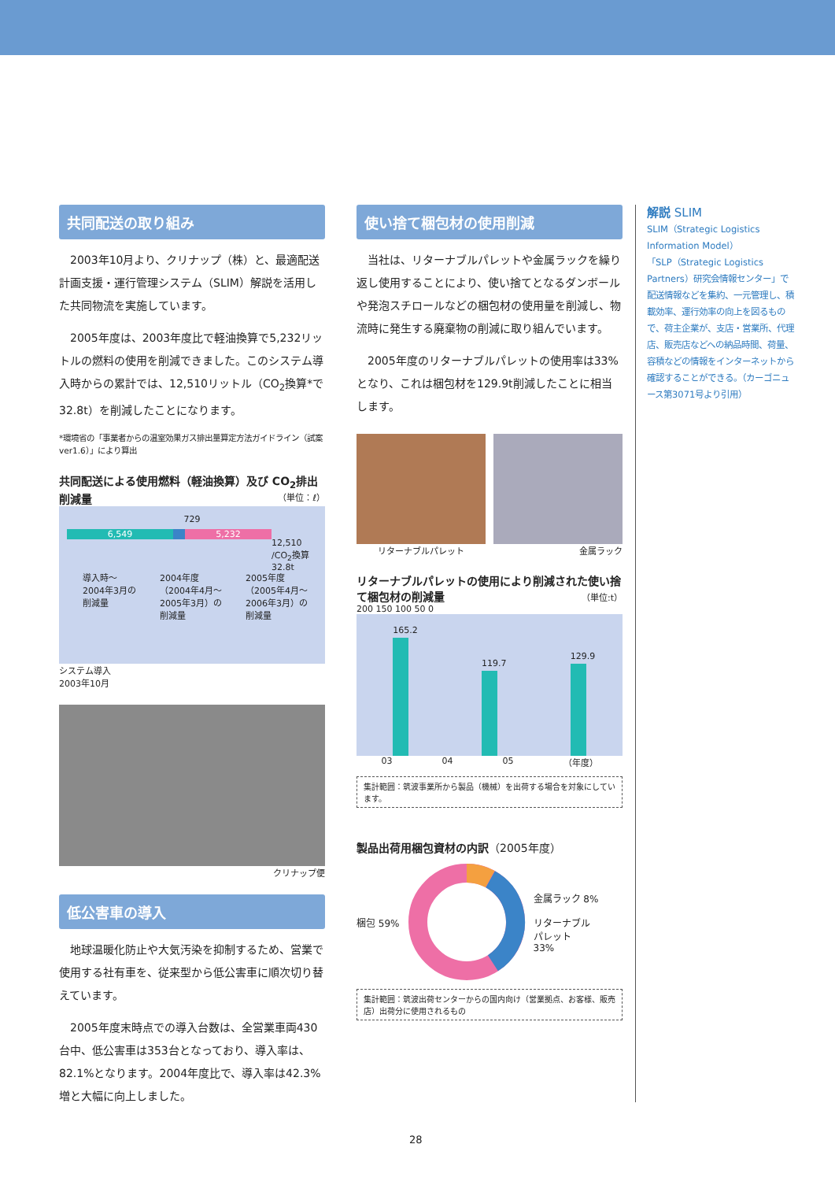共同配送の取り組み
2003年10月より、クリナップ（株）と、最適配送計画支援・運行管理システム（SLIM）解説を活用した共同物流を実施しています。
2005年度は、2003年度比で軽油換算で5,232リットルの燃料の使用を削減できました。このシステム導入時からの累計では、12,510リットル（CO<sub>2</sub>換算*で32.8t）を削減したことになります。
*環境省の「事業者からの温室効果ガス排出量算定方法ガイドライン（試案ver1.6）」により算出
共同配送による使用燃料（軽油換算）及び CO<sub>2</sub>排出削減量 （単位：ℓ）
729
6,549 5,232
12,510
/CO<sub>2</sub>換算
32.8t
導入時～
2004年3月の
削減量
2004年度
（2004年4月～
2005年3月）の
削減量
2005年度
（2005年4月～
2006年3月）の
削減量
システム導入
2003年10月
クリナップ便
低公害車の導入
地球温暖化防止や大気汚染を抑制するため、営業で使用する社有車を、従来型から低公害車に順次切り替えています。
2005年度末時点での導入台数は、全営業車両430台中、低公害車は353台となっており、導入率は、82.1%となります。2004年度比で、導入率は42.3%増と大幅に向上しました。
使い捨て梱包材の使用削減
当社は、リターナブルパレットや金属ラックを繰り返し使用することにより、使い捨てとなるダンボールや発泡スチロールなどの梱包材の使用量を削減し、物流時に発生する廃棄物の削減に取り組んでいます。
2005年度のリターナブルパレットの使用率は33%となり、これは梱包材を129.9t削減したことに相当します。
リターナブルパレット 金属ラック
リターナブルパレットの使用により削減された使い捨て梱包材の削減量 （単位:t）
200 150 100 50 0
165.2
119.7
129.9
03 04 05 （年度）
集計範囲：筑波事業所から製品（機械）を出荷する場合を対象にしています。
製品出荷用梱包資材の内訳（2005年度）
梱包 59% 金属ラック 8%
リターナブル
パレット
33%
集計範囲：筑波出荷センターからの国内向け（営業拠点、お客様、販売店）出荷分に使用されるもの
解説 SLIM
SLIM（Strategic Logistics Information Model）
「SLP（Strategic Logistics Partners）研究会情報センター」で配送情報などを集約、一元管理し、積載効率、運行効率の向上を図るもので、荷主企業が、支店・営業所、代理店、販売店などへの納品時間、荷量、容積などの情報をインターネットから確認することができる。（カーゴニュース第3071号より引用）
28